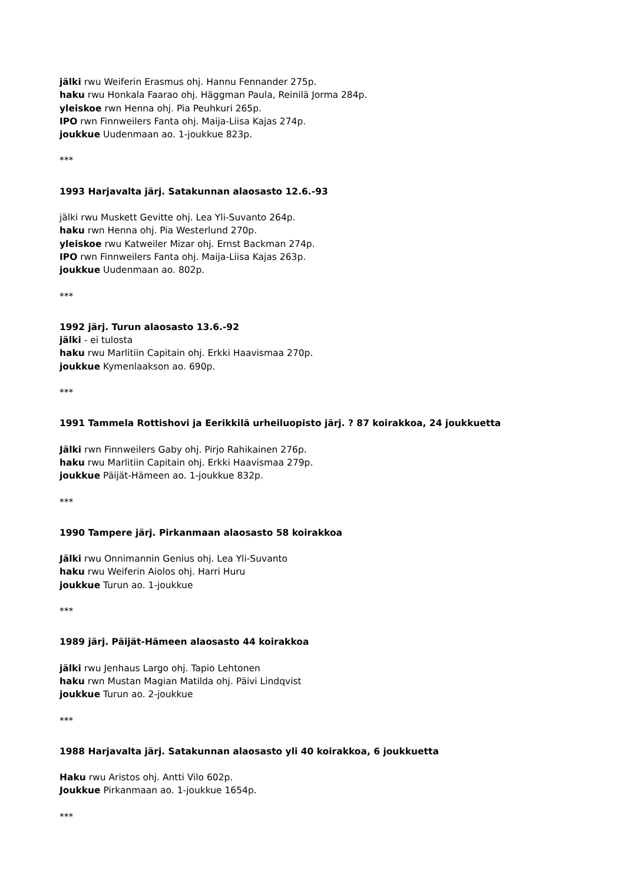jälki rwu Weiferin Erasmus ohj. Hannu Fennander 275p.
haku rwu Honkala Faarao ohj. Häggman Paula, Reinilä Jorma 284p.
yleiskoe rwn Henna ohj. Pia Peuhkuri 265p.
IPO rwn Finnweilers Fanta ohj. Maija-Liisa Kajas 274p.
joukkue Uudenmaan ao. 1-joukkue 823p.
***
1993 Harjavalta järj. Satakunnan alaosasto 12.6.-93
jälki rwu Muskett Gevitte ohj. Lea Yli-Suvanto 264p.
haku rwn Henna ohj. Pia Westerlund 270p.
yleiskoe rwu Katweiler Mizar ohj. Ernst Backman 274p.
IPO rwn Finnweilers Fanta ohj. Maija-Liisa Kajas 263p.
joukkue Uudenmaan ao. 802p.
***
1992 järj. Turun alaosasto 13.6.-92
jälki - ei tulosta
haku rwu Marlitiin Capitain ohj. Erkki Haavismaa 270p.
joukkue Kymenlaakson ao. 690p.
***
1991 Tammela Rottishovi ja Eerikkilä urheiluopisto järj. ? 87 koirakkoa, 24 joukkuetta
Jälki rwn Finnweilers Gaby ohj. Pirjo Rahikainen 276p.
haku rwu Marlitiin Capitain ohj. Erkki Haavismaa 279p.
joukkue Päijät-Hämeen ao. 1-joukkue 832p.
***
1990 Tampere järj. Pirkanmaan alaosasto 58 koirakkoa
Jälki rwu Onnimannin Genius ohj. Lea Yli-Suvanto
haku rwu Weiferin Aiolos ohj. Harri Huru
joukkue Turun ao. 1-joukkue
***
1989 järj. Päijät-Hämeen alaosasto 44 koirakkoa
jälki rwu Jenhaus Largo ohj. Tapio Lehtonen
haku rwn Mustan Magian Matilda ohj. Päivi Lindqvist
joukkue Turun ao. 2-joukkue
***
1988 Harjavalta järj. Satakunnan alaosasto yli 40 koirakkoa, 6 joukkuetta
Haku rwu Aristos ohj. Antti Vilo 602p.
Joukkue Pirkanmaan ao. 1-joukkue 1654p.
***